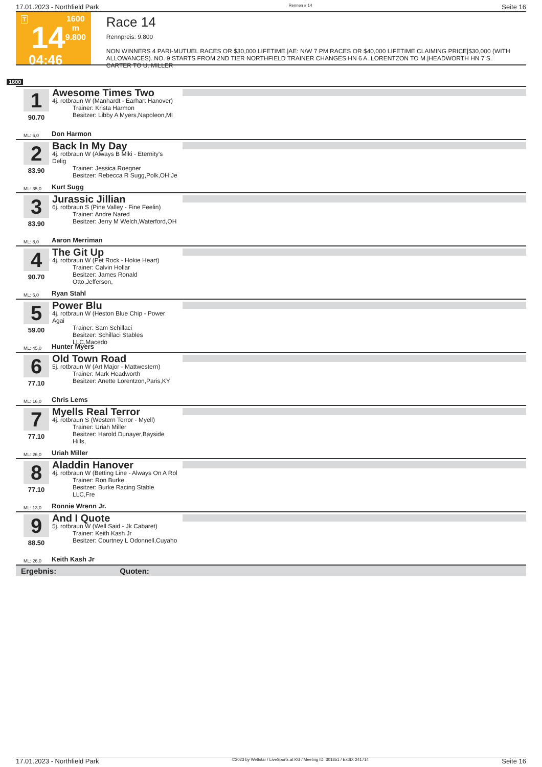17.01.2023 - Northfield Park Rennen # 14 Seite 16
T
14
04:46
1600 m
9.800
Race 14
Rennpreis: 9.800
NON WINNERS 4 PARI-MUTUEL RACES OR $30,000 LIFETIME.|AE: N/W 7 PM RACES OR $40,000 LIFETIME CLAIMING PRICE|$30,000 (WITH ALLOWANCES). NO. 9 STARTS FROM 2ND TIER NORTHFIELD TRAINER CHANGES HN 6 A. LORENTZON TO M.|HEADWORTH HN 7 S. CARTER TO U. MILLER
1600
1
90.70
Awesome Times Two
4j. rotbraun W (Manhardt - Earhart Hanover)
Trainer: Krista Harmon
Besitzer: Libby A Myers,Napoleon,MI
ML: 6,0 Don Harmon
2
83.90
Back In My Day
4j. rotbraun W (Always B Miki - Eternity's Delig
Trainer: Jessica Roegner
Besitzer: Rebecca R Sugg,Polk,OH;Je
ML: 35,0 Kurt Sugg
3
83.90
Jurassic Jillian
6j. rotbraun S (Pine Valley - Fine Feelin)
Trainer: Andre Nared
Besitzer: Jerry M Welch,Waterford,OH
ML: 8,0 Aaron Merriman
4
90.70
The Git Up
4j. rotbraun W (Pet Rock - Hokie Heart)
Trainer: Calvin Hollar
Besitzer: James Ronald Otto,Jefferson,
ML: 5,0 Ryan Stahl
5
59.00
Power Blu
4j. rotbraun W (Heston Blue Chip - Power Agai
Trainer: Sam Schillaci
Besitzer: Schillaci Stables LLC,Macedo
ML: 45,0 Hunter Myers
6
77.10
Old Town Road
5j. rotbraun W (Art Major - Mattwestern)
Trainer: Mark Headworth
Besitzer: Anette Lorentzon,Paris,KY
ML: 16,0 Chris Lems
7
77.10
Myells Real Terror
4j. rotbraun S (Western Terror - Myell)
Trainer: Uriah Miller
Besitzer: Harold Dunayer,Bayside Hills,
ML: 26,0 Uriah Miller
8
77.10
Aladdin Hanover
4j. rotbraun W (Betting Line - Always On A Rol
Trainer: Ron Burke
Besitzer: Burke Racing Stable LLC,Fre
ML: 13,0 Ronnie Wrenn Jr.
9
88.50
And I Quote
5j. rotbraun W (Well Said - Jk Cabaret)
Trainer: Keith Kash Jr
Besitzer: Courtney L Odonnell,Cuyaho
ML: 26,0 Keith Kash Jr
Ergebnis: Quoten:
17.01.2023 - Northfield Park ©2023 by Wettstar / LiveSports.at KG / Meeting ID: 301851 / ExtID: 241714 Seite 16